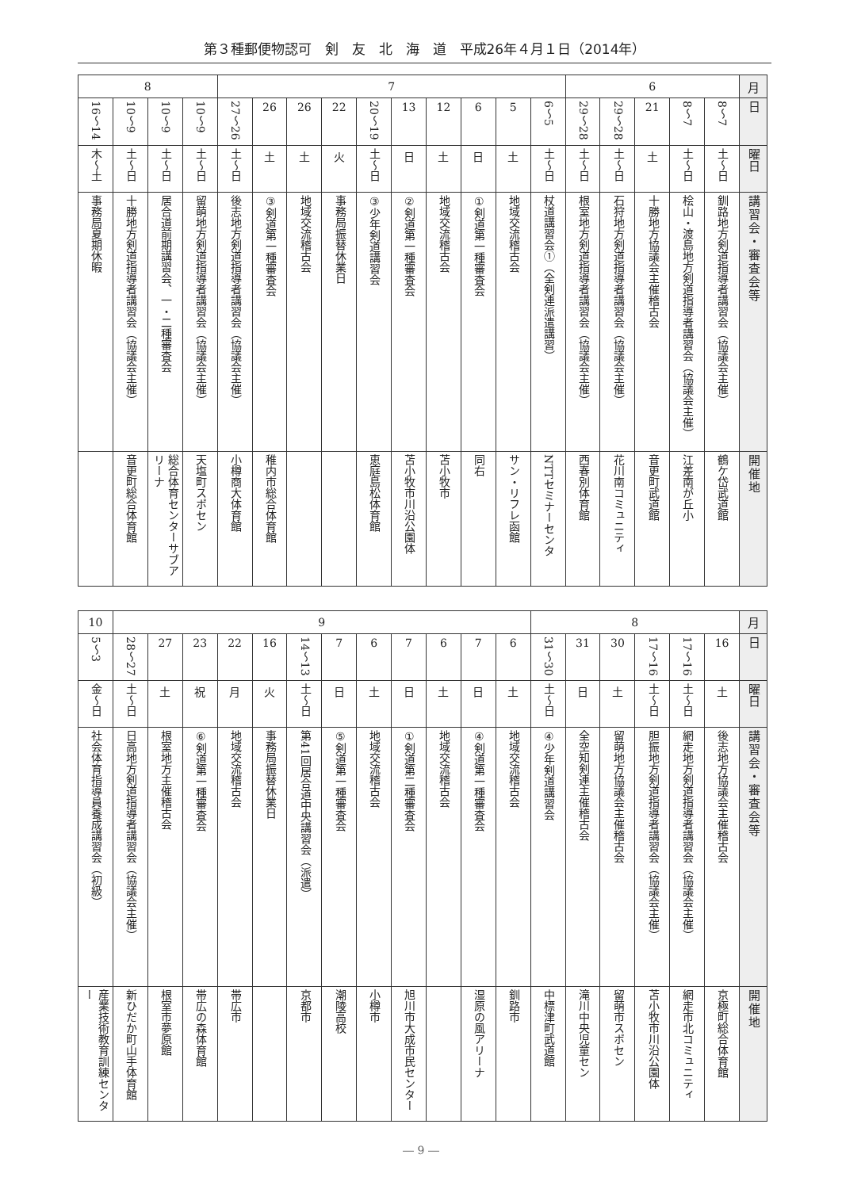第３種郵便物認可　剣　友　北　海　道　平成26年４月１日（2014年）
| 月 | 6 | | | | | 7 | | | | | | | | | | 8 | | | |
| 日 | 7〜8 | 7〜8 | 21 | 28〜29 | 28〜29 | 5〜6 | 5 | 6 | 12 | 13 | 19〜20 | 22 | 26 | 26 | 26〜27 | 9〜10 | 9〜10 | 9〜10 | 14〜16 |
| 曜日 | 土〜日 | 土〜日 | 土 | 土〜日 | 土〜日 | 土〜日 | 土 | 日 | 土 | 日 | 土〜日 | 火 | 土 | 土 | 土〜日 | 土〜日 | 土〜日 | 土〜日 | 木〜土 |
| 講習会・審査会等 | 釧路地方剣道指導者講習会（協議会主催） | 桧山・渡島地方剣道指導者講習会（協議会主催） | 十勝地方協議会主催稽古会 | 石狩地方剣道指導者講習会（協議会主催） | 根室地方剣道指導者講習会（協議会主催） | 杖道講習会①（全剣連派遣講習） | 地域交流稽古会 | 剣道第一種審査会① | 地域交流稽古会 | 剣道第一種審査会② | 少年剣道講習会③ | 事務局振替休業日 | 地域交流稽古会 | 剣道第一種審査会③ | 後志地方剣道指導者講習会（協議会主催） | 留萌地方剣道指導者講習会（協議会主催） | 居合道前期講習会、一・二種審査会 | 十勝地方剣道指導者講習会（協議会主催） | 事務局夏期休暇 |
| 開催地 | 鶴ケ岱武道館 | 江差南が丘小 | 音更町武道館 | 花川南コミュニティ | 西春別体育館 | NTTセミナーセンタ | サン・リフレ函館 | 同右 | 苫小牧市 | 苫小牧市川沿公園体 | 恵庭島松体育館 | | | 稚内市総合体育館 | 小樽商大体育館 | 天塩町スポセン | 総合体育センターサブアリーナ | 音更町総合体育館 | |
| 月 | 8 | | | | | | 9 | | | | | | | | | | | | 10 |
| 日 | 16 | 16〜17 | 16〜17 | 30 | 31 | 30〜31 | 6 | 7 | 6 | 7 | 6 | 7 | 13〜14 | 16 | 22 | 23 | 27 | 27〜28 | 3〜5 |
| 曜日 | 土 | 土〜日 | 土〜日 | 土 | 日 | 土〜日 | 土 | 日 | 土 | 日 | 土 | 日 | 土〜日 | 火 | 月 | 祝 | 土 | 土〜日 | 金〜日 |
| 講習会・審査会等 | 後志地方協議会主催稽古会 | 網走地方剣道指導者講習会（協議会主催） | 胆振地方剣道指導者講習会（協議会主催） | 留萌地方協議会主催稽古会 | 全空知剣連主催稽古会 | 少年剣道講習会④ | 地域交流稽古会 | 剣道第一種審査会④ | 地域交流稽古会 | 剣道第二種審査会① | 地域交流稽古会 | 剣道第一種審査会⑤ | 第41回居合道中央講習会（派遣） | 事務局振替休業日 | 地域交流稽古会 | 剣道第一種審査会⑥ | 根室地方主催稽古会 | 日高地方剣道指導者講習会（協議会主催） | 社会体育指導員養成講習会（初級） |
| 開催地 | 京極町総合体育館 | 網走市北コミュニティ | 苫小牧市川沿公園体 | 留萌市スポセン | 滝川中央児童セン | 中標津町武道館 | 釧路市 | 湿原の風アリーナ | | 旭川市大成市民センター | 小樽市 | 潮陵高校 | 京都市 | | 帯広市 | 帯広の森体育館 | 根室市夢原館 | 新ひだか町山手体育館 | 産業技術教育訓練センター |
― 9 ―